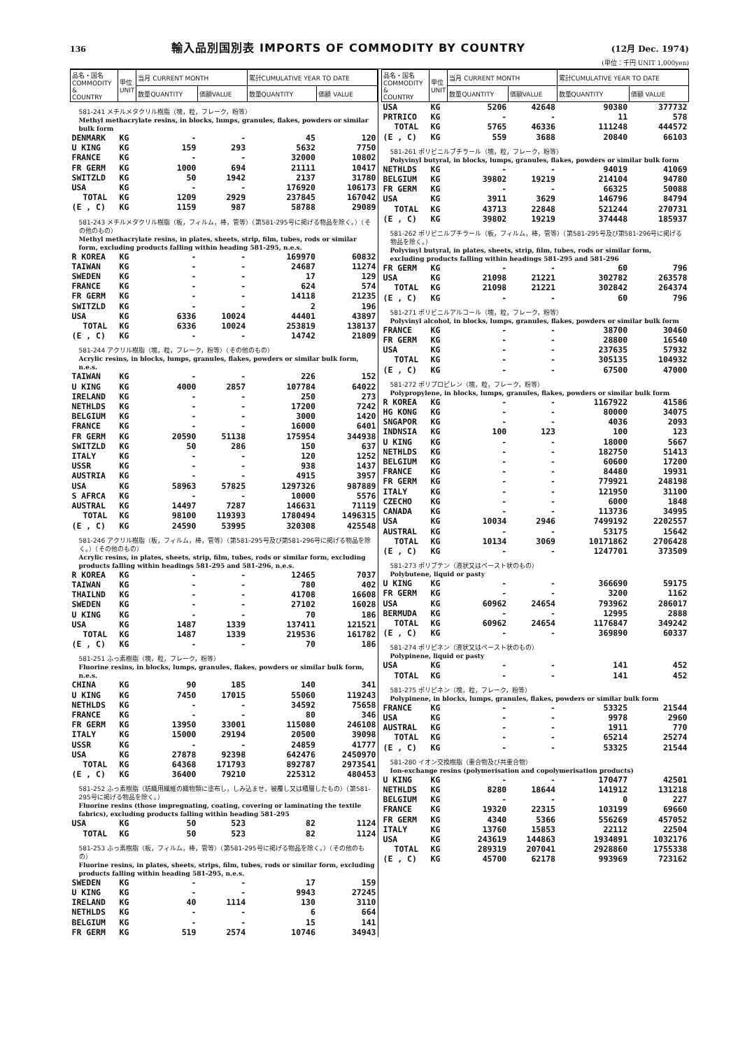136 輸入品別国別表 IMPORTS OF COMMODITY BY COUNTRY (12月 Dec. 1974)
(単位：千円 UNIT 1,000yen)
| 品名・国名 COMMODITY & COUNTRY | 単位 UNIT | 当月 CURRENT MONTH | | 累計CUMULATIVE YEAR TO DATE | |
| --- | --- | --- | --- | --- | --- |
| | | 数量QUANTITY | 価額VALUE | 数量QUANTITY | 価額 VALUE |
| 581-241 メチルメタクリル樹脂（塊，粒，フレーク，粉等） Methyl methacrylate resins, in blocks, lumps, granules, flakes, powders or similar bulk form | | | | | |
| DENMARK | KG | - | - | 45 | 120 |
| U KING | KG | 159 | 293 | 5632 | 7750 |
| FRANCE | KG | - | - | 32000 | 10802 |
| FR GERM | KG | 1000 | 694 | 21111 | 10417 |
| SWITZLD | KG | 50 | 1942 | 2137 | 31780 |
| USA | KG | - | - | 176920 | 106173 |
| TOTAL | KG | 1209 | 2929 | 237845 | 167042 |
| (E , C) | KG | 1159 | 987 | 58788 | 29089 |
| 581-243 メチルメタクリル樹脂（板，フィルム，棒，管等）（第581-295号に掲げる物品を除く。）（その他のもの） Methyl methacrylate resins, in plates, sheets, strip, film, tubes, rods or similar form, excluding products falling within heading 581-295, n.e.s. | | | | | |
| R KOREA | KG | - | - | 169970 | 60832 |
| TAIWAN | KG | - | - | 24687 | 11274 |
| SWEDEN | KG | - | - | 17 | 129 |
| FRANCE | KG | - | - | 624 | 574 |
| FR GERM | KG | - | - | 14118 | 21235 |
| SWITZLD | KG | - | - | 2 | 196 |
| USA | KG | 6336 | 10024 | 44401 | 43897 |
| TOTAL | KG | 6336 | 10024 | 253819 | 138137 |
| (E , C) | KG | - | - | 14742 | 21809 |
| 581-244 アクリル樹脂（塊，粒，フレーク，粉等）（その他のもの） Acrylic resins, in blocks, lumps, granules, flakes, powders or similar bulk form, n.e.s. | | | | | |
| TAIWAN | KG | - | - | 226 | 152 |
| U KING | KG | 4000 | 2857 | 107784 | 64022 |
| IRELAND | KG | - | - | 250 | 273 |
| NETHLDS | KG | - | - | 17200 | 7242 |
| BELGIUM | KG | - | - | 3000 | 1420 |
| FRANCE | KG | - | - | 16000 | 6401 |
| FR GERM | KG | 20590 | 51138 | 175954 | 344938 |
| SWITZLD | KG | 50 | 286 | 150 | 637 |
| ITALY | KG | - | - | 120 | 1252 |
| USSR | KG | - | - | 938 | 1437 |
| AUSTRIA | KG | - | - | 4915 | 3957 |
| USA | KG | 58963 | 57825 | 1297326 | 987889 |
| S AFRCA | KG | - | - | 10000 | 5576 |
| AUSTRAL | KG | 14497 | 7287 | 146631 | 71119 |
| TOTAL | KG | 98100 | 119393 | 1780494 | 1496315 |
| (E , C) | KG | 24590 | 53995 | 320308 | 425548 |
| 581-246 アクリル樹脂（板，フィルム，棒，管等）（第581-295号及び第581-296号に掲げる物品を除く。）（その他のもの） Acrylic resins, in plates, sheets, strip, film, tubes, rods or similar form, excluding products falling within headings 581-295 and 581-296, n.e.s. | | | | | |
| R KOREA | KG | - | - | 12465 | 7037 |
| TAIWAN | KG | - | - | 780 | 402 |
| THAILND | KG | - | - | 41708 | 16608 |
| SWEDEN | KG | - | - | 27102 | 16028 |
| U KING | KG | - | - | 70 | 186 |
| USA | KG | 1487 | 1339 | 137411 | 121521 |
| TOTAL | KG | 1487 | 1339 | 219536 | 161782 |
| (E , C) | KG | - | - | 70 | 186 |
| 581-251 ふっ素樹脂（塊，粒，フレーク，粉等） Fluorine resins, in blocks, lumps, granules, flakes, powders or similar bulk form, n.e.s. | | | | | |
| CHINA | KG | 90 | 185 | 140 | 341 |
| U KING | KG | 7450 | 17015 | 55060 | 119243 |
| NETHLDS | KG | - | - | 34592 | 75658 |
| FRANCE | KG | - | - | 80 | 346 |
| FR GERM | KG | 13950 | 33001 | 115080 | 246108 |
| ITALY | KG | 15000 | 29194 | 20500 | 39098 |
| USSR | KG | - | - | 24859 | 41777 |
| USA | KG | 27878 | 92398 | 642476 | 2450970 |
| TOTAL | KG | 64368 | 171793 | 892787 | 2973541 |
| (E , C) | KG | 36400 | 79210 | 225312 | 480453 |
| 581-252 ふっ素樹脂（紡織用繊維の織物類に塗布し，しみ込ませ，被覆し又は積層したもの）（第581-295号に掲げる物品を除く。） Fluorine resins (those impregnating, coating, covering or laminating the textile fabrics), excluding products falling within heading 581-295 | | | | | |
| USA | KG | 50 | 523 | 82 | 1124 |
| TOTAL | KG | 50 | 523 | 82 | 1124 |
| 581-253 ふっ素樹脂（板，フィルム，棒，管等）（第581-295号に掲げる物品を除く。）（その他のもの） Fluorine resins, in plates, sheets, strips, film, tubes, rods or similar form, excluding products falling within heading 581-295, n.e.s. | | | | | |
| SWEDEN | KG | - | - | 17 | 159 |
| U KING | KG | - | - | 9943 | 27245 |
| IRELAND | KG | 40 | 1114 | 130 | 3110 |
| NETHLDS | KG | - | - | 6 | 664 |
| BELGIUM | KG | - | - | 15 | 141 |
| FR GERM | KG | 519 | 2574 | 10746 | 34943 |
| 品名・国名 COMMODITY & COUNTRY | 単位 UNIT | 当月 CURRENT MONTH | | 累計CUMULATIVE YEAR TO DATE | |
| --- | --- | --- | --- | --- | --- |
| | | 数量QUANTITY | 価額VALUE | 数量QUANTITY | 価額 VALUE |
| USA | KG | 5206 | 42648 | 90380 | 377732 |
| PRTRICO | KG | - | - | 11 | 578 |
| TOTAL | KG | 5765 | 46336 | 111248 | 444572 |
| (E , C) | KG | 559 | 3688 | 20840 | 66103 |
| 581-261 ポリビニルブチラール（塊，粒，フレーク，粉等） Polyvinyl butyral, in blocks, lumps, granules, flakes, powders or similar bulk form | | | | | |
| NETHLDS | KG | - | - | 94019 | 41069 |
| BELGIUM | KG | 39802 | 19219 | 214104 | 94780 |
| FR GERM | KG | - | - | 66325 | 50088 |
| USA | KG | 3911 | 3629 | 146796 | 84794 |
| TOTAL | KG | 43713 | 22848 | 521244 | 270731 |
| (E , C) | KG | 39802 | 19219 | 374448 | 185937 |
| 581-262 ポリビニルブチラール（板，フィルム，棒，管等）（第581-295号及び第581-296号に掲げる物品を除く。） Polyvinyl butyral, in plates, sheets, strip, film, tubes, rods or similar form, excluding products falling within headings 581-295 and 581-296 | | | | | |
| FR GERM | KG | - | - | 60 | 796 |
| USA | KG | 21098 | 21221 | 302782 | 263578 |
| TOTAL | KG | 21098 | 21221 | 302842 | 264374 |
| (E , C) | KG | - | - | 60 | 796 |
| 581-271 ポリビニルアルコール（塊，粒，フレーク，粉等） Polyvinyl alcohol, in blocks, lumps, granules, flakes, powders or similar bulk form | | | | | |
| FRANCE | KG | - | - | 38700 | 30460 |
| FR GERM | KG | - | - | 28800 | 16540 |
| USA | KG | - | - | 237635 | 57932 |
| TOTAL | KG | - | - | 305135 | 104932 |
| (E , C) | KG | - | - | 67500 | 47000 |
| 581-272 ポリプロピレン（塊，粒，フレーク，粉等） Polypropylene, in blocks, lumps, granules, flakes, powders or similar bulk form | | | | | |
| R KOREA | KG | - | - | 1167922 | 41586 |
| HG KONG | KG | - | - | 80000 | 34075 |
| SNGAPOR | KG | - | - | 4036 | 2093 |
| INDNSIA | KG | 100 | 123 | 100 | 123 |
| U KING | KG | - | - | 18000 | 5667 |
| NETHLDS | KG | - | - | 182750 | 51413 |
| BELGIUM | KG | - | - | 60600 | 17200 |
| FRANCE | KG | - | - | 84480 | 19931 |
| FR GERM | KG | - | - | 779921 | 248198 |
| ITALY | KG | - | - | 121950 | 31100 |
| CZECHO | KG | - | - | 6000 | 1848 |
| CANADA | KG | - | - | 113736 | 34995 |
| USA | KG | 10034 | 2946 | 7499192 | 2202557 |
| AUSTRAL | KG | - | - | 53175 | 15642 |
| TOTAL | KG | 10134 | 3069 | 10171862 | 2706428 |
| (E , C) | KG | - | - | 1247701 | 373509 |
| 581-273 ポリブテン（液状又はペースト状のもの） Polybutene, liquid or pasty | | | | | |
| U KING | KG | - | - | 366690 | 59175 |
| FR GERM | KG | - | - | 3200 | 1162 |
| USA | KG | 60962 | 24654 | 793962 | 286017 |
| BERMUDA | KG | - | - | 12995 | 2888 |
| TOTAL | KG | 60962 | 24654 | 1176847 | 349242 |
| (E , C) | KG | - | - | 369890 | 60337 |
| 581-274 ポリピネン（液状又はペースト状のもの） Polypinene, liquid or pasty | | | | | |
| USA | KG | - | - | 141 | 452 |
| TOTAL | KG | - | - | 141 | 452 |
| 581-275 ポリピネン（塊，粒，フレーク，粉等） Polypinene, in blocks, lumps, granules, flakes, powders or similar bulk form | | | | | |
| FRANCE | KG | - | - | 53325 | 21544 |
| USA | KG | - | - | 9978 | 2960 |
| AUSTRAL | KG | - | - | 1911 | 770 |
| TOTAL | KG | - | - | 65214 | 25274 |
| (E , C) | KG | - | - | 53325 | 21544 |
| 581-280 イオン交換樹脂（重合物及び共重合物） Ion-exchange resins (polymerisation and copolymerisation products) | | | | | |
| U KING | KG | - | - | 170477 | 42501 |
| NETHLDS | KG | 8280 | 18644 | 141912 | 131218 |
| BELGIUM | KG | - | - | 0 | 227 |
| FRANCE | KG | 19320 | 22315 | 103199 | 69660 |
| FR GERM | KG | 4340 | 5366 | 556269 | 457052 |
| ITALY | KG | 13760 | 15853 | 22112 | 22504 |
| USA | KG | 243619 | 144863 | 1934891 | 1032176 |
| TOTAL | KG | 289319 | 207041 | 2928860 | 1755338 |
| (E , C) | KG | 45700 | 62178 | 993969 | 723162 |